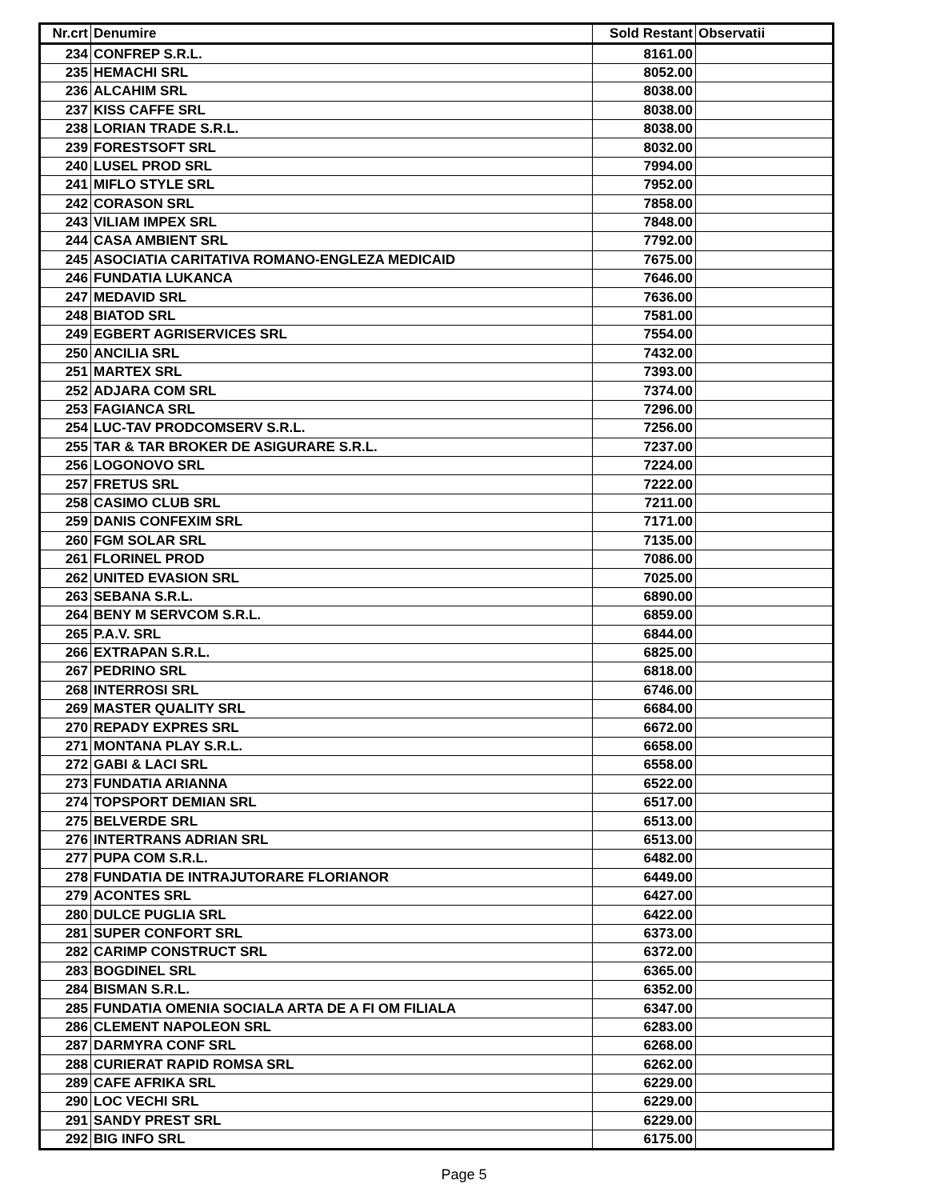| Nr.crt | Denumire | Sold Restant | Observatii |
| --- | --- | --- | --- |
| 234 | CONFREP S.R.L. | 8161.00 | |
| 235 | HEMACHI SRL | 8052.00 | |
| 236 | ALCAHIM SRL | 8038.00 | |
| 237 | KISS CAFFE SRL | 8038.00 | |
| 238 | LORIAN TRADE S.R.L. | 8038.00 | |
| 239 | FORESTSOFT SRL | 8032.00 | |
| 240 | LUSEL PROD SRL | 7994.00 | |
| 241 | MIFLO STYLE SRL | 7952.00 | |
| 242 | CORASON SRL | 7858.00 | |
| 243 | VILIAM IMPEX SRL | 7848.00 | |
| 244 | CASA AMBIENT SRL | 7792.00 | |
| 245 | ASOCIATIA CARITATIVA ROMANO-ENGLEZA MEDICAID | 7675.00 | |
| 246 | FUNDATIA LUKANCA | 7646.00 | |
| 247 | MEDAVID SRL | 7636.00 | |
| 248 | BIATOD SRL | 7581.00 | |
| 249 | EGBERT AGRISERVICES SRL | 7554.00 | |
| 250 | ANCILIA SRL | 7432.00 | |
| 251 | MARTEX SRL | 7393.00 | |
| 252 | ADJARA COM SRL | 7374.00 | |
| 253 | FAGIANCA SRL | 7296.00 | |
| 254 | LUC-TAV PRODCOMSERV S.R.L. | 7256.00 | |
| 255 | TAR & TAR BROKER DE ASIGURARE S.R.L. | 7237.00 | |
| 256 | LOGONOVO SRL | 7224.00 | |
| 257 | FRETUS SRL | 7222.00 | |
| 258 | CASIMO CLUB SRL | 7211.00 | |
| 259 | DANIS CONFEXIM SRL | 7171.00 | |
| 260 | FGM SOLAR SRL | 7135.00 | |
| 261 | FLORINEL PROD | 7086.00 | |
| 262 | UNITED EVASION SRL | 7025.00 | |
| 263 | SEBANA S.R.L. | 6890.00 | |
| 264 | BENY M SERVCOM S.R.L. | 6859.00 | |
| 265 | P.A.V. SRL | 6844.00 | |
| 266 | EXTRAPAN S.R.L. | 6825.00 | |
| 267 | PEDRINO SRL | 6818.00 | |
| 268 | INTERROSI SRL | 6746.00 | |
| 269 | MASTER QUALITY SRL | 6684.00 | |
| 270 | REPADY EXPRES SRL | 6672.00 | |
| 271 | MONTANA PLAY S.R.L. | 6658.00 | |
| 272 | GABI & LACI SRL | 6558.00 | |
| 273 | FUNDATIA ARIANNA | 6522.00 | |
| 274 | TOPSPORT DEMIAN SRL | 6517.00 | |
| 275 | BELVERDE SRL | 6513.00 | |
| 276 | INTERTRANS ADRIAN SRL | 6513.00 | |
| 277 | PUPA COM S.R.L. | 6482.00 | |
| 278 | FUNDATIA DE INTRAJUTORARE FLORIANOR | 6449.00 | |
| 279 | ACONTES SRL | 6427.00 | |
| 280 | DULCE PUGLIA SRL | 6422.00 | |
| 281 | SUPER CONFORT SRL | 6373.00 | |
| 282 | CARIMP CONSTRUCT SRL | 6372.00 | |
| 283 | BOGDINEL SRL | 6365.00 | |
| 284 | BISMAN S.R.L. | 6352.00 | |
| 285 | FUNDATIA OMENIA SOCIALA ARTA DE A FI OM FILIALA | 6347.00 | |
| 286 | CLEMENT NAPOLEON SRL | 6283.00 | |
| 287 | DARMYRA CONF SRL | 6268.00 | |
| 288 | CURIERAT RAPID ROMSA SRL | 6262.00 | |
| 289 | CAFE AFRIKA SRL | 6229.00 | |
| 290 | LOC VECHI SRL | 6229.00 | |
| 291 | SANDY PREST SRL | 6229.00 | |
| 292 | BIG INFO SRL | 6175.00 | |
Page 5